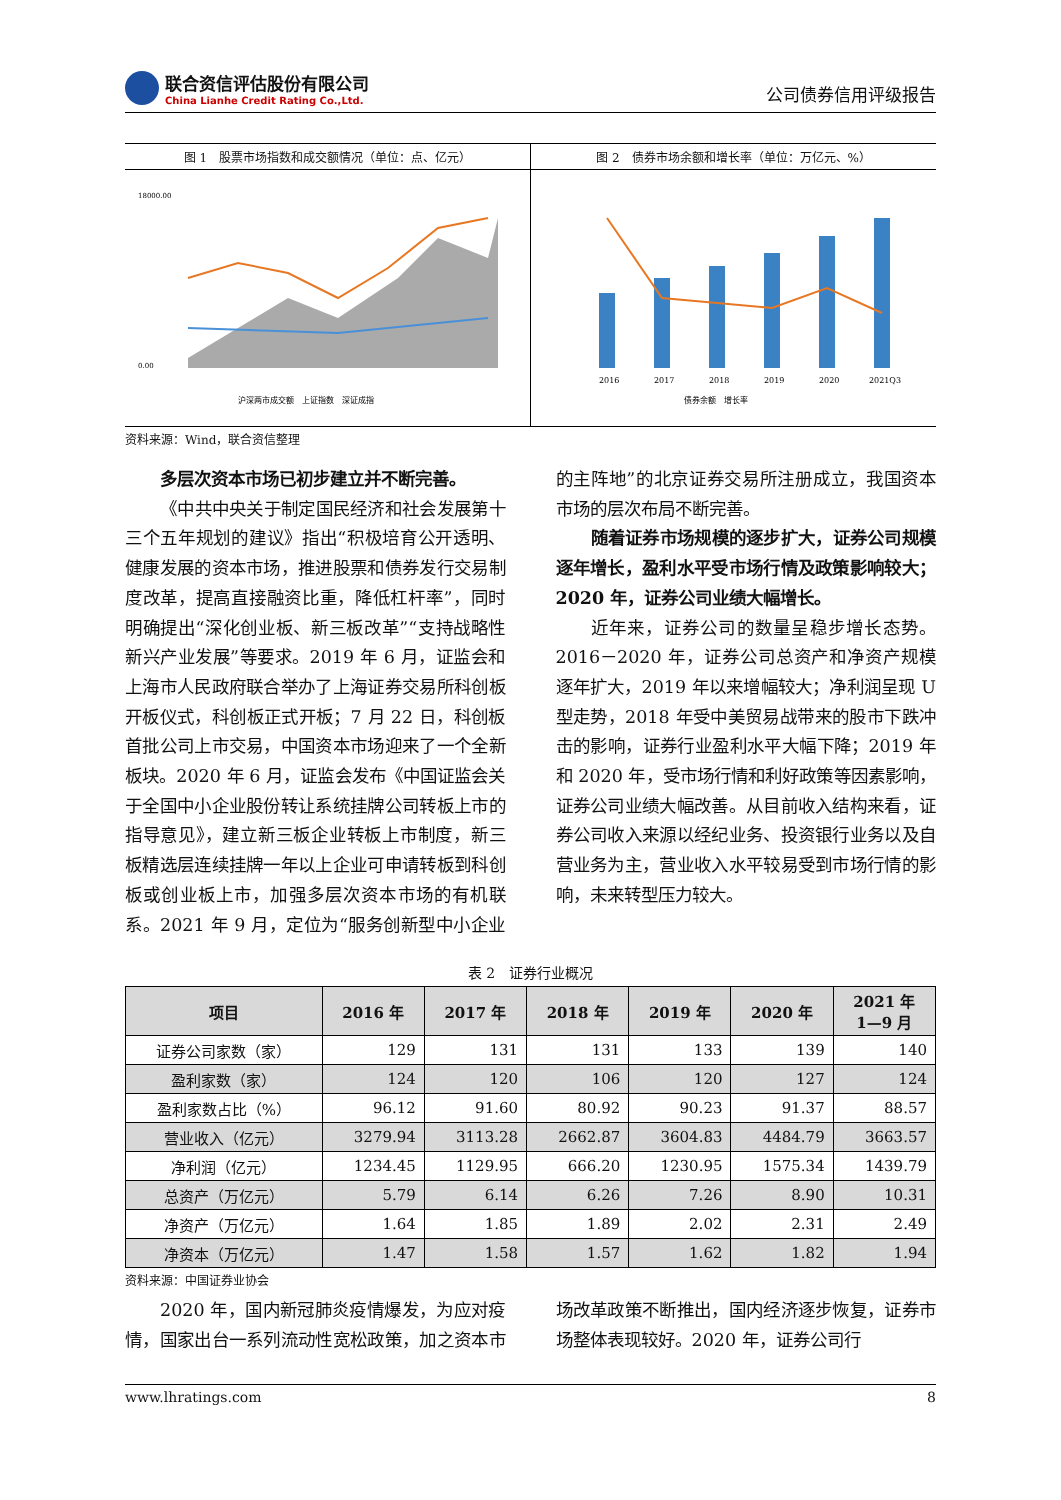联合资信评估股份有限公司
China Lianhe Credit Rating Co.,Ltd.
公司债券信用评级报告
图 1　股票市场指数和成交额情况（单位：点、亿元）
18000.00
0.00
沪深两市成交额　上证指数　深证成指
图 2　债券市场余额和增长率（单位：万亿元、%）
2016
2017
2018
2019
2020
2021Q3
债券余额　增长率
资料来源：Wind，联合资信整理
多层次资本市场已初步建立并不断完善。
《中共中央关于制定国民经济和社会发展第十三个五年规划的建议》指出“积极培育公开透明、健康发展的资本市场，推进股票和债券发行交易制度改革，提高直接融资比重，降低杠杆率”，同时明确提出“深化创业板、新三板改革”“支持战略性新兴产业发展”等要求。2019 年 6 月，证监会和上海市人民政府联合举办了上海证券交易所科创板开板仪式，科创板正式开板；7 月 22 日，科创板首批公司上市交易，中国资本市场迎来了一个全新板块。2020 年 6 月，证监会发布《中国证监会关于全国中小企业股份转让系统挂牌公司转板上市的指导意见》，建立新三板企业转板上市制度，新三板精选层连续挂牌一年以上企业可申请转板到科创板或创业板上市，加强多层次资本市场的有机联系。2021 年 9 月，定位为“服务创新型中小企业的主阵地”的北京证券交易所注册成立，我国资本市场的层次布局不断完善。
随着证券市场规模的逐步扩大，证券公司规模逐年增长，盈利水平受市场行情及政策影响较大；2020 年，证券公司业绩大幅增长。
近年来，证券公司的数量呈稳步增长态势。2016－2020 年，证券公司总资产和净资产规模逐年扩大，2019 年以来增幅较大；净利润呈现 U 型走势，2018 年受中美贸易战带来的股市下跌冲击的影响，证券行业盈利水平大幅下降；2019 年和 2020 年，受市场行情和利好政策等因素影响，证券公司业绩大幅改善。从目前收入结构来看，证券公司收入来源以经纪业务、投资银行业务以及自营业务为主，营业收入水平较易受到市场行情的影响，未来转型压力较大。
表 2　证券行业概况
| 项目 | 2016 年 | 2017 年 | 2018 年 | 2019 年 | 2020 年 | 2021 年 1—9 月 |
| --- | --- | --- | --- | --- | --- | --- |
| 证券公司家数（家） | 129 | 131 | 131 | 133 | 139 | 140 |
| 盈利家数（家） | 124 | 120 | 106 | 120 | 127 | 124 |
| 盈利家数占比（%） | 96.12 | 91.60 | 80.92 | 90.23 | 91.37 | 88.57 |
| 营业收入（亿元） | 3279.94 | 3113.28 | 2662.87 | 3604.83 | 4484.79 | 3663.57 |
| 净利润（亿元） | 1234.45 | 1129.95 | 666.20 | 1230.95 | 1575.34 | 1439.79 |
| 总资产（万亿元） | 5.79 | 6.14 | 6.26 | 7.26 | 8.90 | 10.31 |
| 净资产（万亿元） | 1.64 | 1.85 | 1.89 | 2.02 | 2.31 | 2.49 |
| 净资本（万亿元） | 1.47 | 1.58 | 1.57 | 1.62 | 1.82 | 1.94 |
资料来源：中国证券业协会
2020 年，国内新冠肺炎疫情爆发，为应对疫情，国家出台一系列流动性宽松政策，加之资本市场改革政策不断推出，国内经济逐步恢复，证券市场整体表现较好。2020 年，证券公司行
www.lhratings.com 8